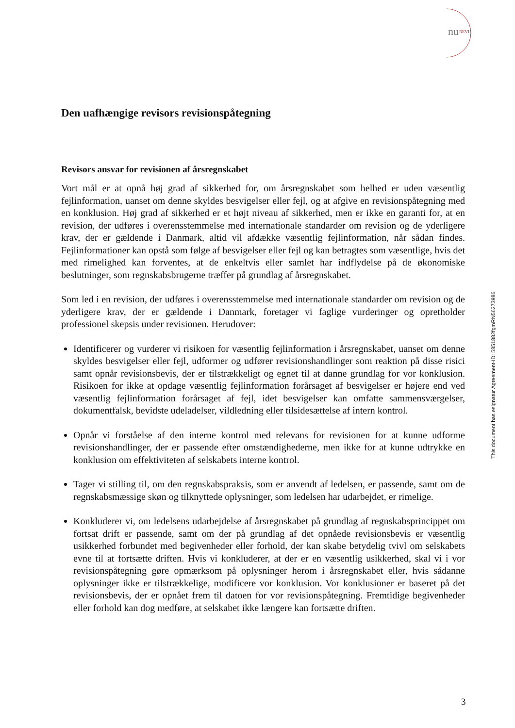nu
REVI
Den uafhængige revisors revisionspåtegning
Revisors ansvar for revisionen af årsregnskabet
Vort mål er at opnå høj grad af sikkerhed for, om årsregnskabet som helhed er uden væsentlig fejlinformation, uanset om denne skyldes besvigelser eller fejl, og at afgive en revisionspåtegning med en konklusion. Høj grad af sikkerhed er et højt niveau af sikkerhed, men er ikke en garanti for, at en revision, der udføres i overensstemmelse med internationale standarder om revision og de yderligere krav, der er gældende i Danmark, altid vil afdække væsentlig fejlinformation, når sådan findes. Fejlinformationer kan opstå som følge af besvigelser eller fejl og kan betragtes som væsentlige, hvis det med rimelighed kan forventes, at de enkeltvis eller samlet har indflydelse på de økonomiske beslutninger, som regnskabsbrugerne træffer på grundlag af årsregnskabet.
Som led i en revision, der udføres i overensstemmelse med internationale standarder om revision og de yderligere krav, der er gældende i Danmark, foretager vi faglige vurderinger og opretholder professionel skepsis under revisionen. Herudover:
Identificerer og vurderer vi risikoen for væsentlig fejlinformation i årsregnskabet, uanset om denne skyldes besvigelser eller fejl, udformer og udfører revisionshandlinger som reaktion på disse risici samt opnår revisionsbevis, der er tilstrækkeligt og egnet til at danne grundlag for vor konklusion. Risikoen for ikke at opdage væsentlig fejlinformation forårsaget af besvigelser er højere end ved væsentlig fejlinformation forårsaget af fejl, idet besvigelser kan omfatte sammensværgelser, dokumentfalsk, bevidste udeladelser, vildledning eller tilsidesættelse af intern kontrol.
Opnår vi forståelse af den interne kontrol med relevans for revisionen for at kunne udforme revisionshandlinger, der er passende efter omstændighederne, men ikke for at kunne udtrykke en konklusion om effektiviteten af selskabets interne kontrol.
Tager vi stilling til, om den regnskabspraksis, som er anvendt af ledelsen, er passende, samt om de regnskabsmæssige skøn og tilknyttede oplysninger, som ledelsen har udarbejdet, er rimelige.
Konkluderer vi, om ledelsens udarbejdelse af årsregnskabet på grundlag af regnskabsprincippet om fortsat drift er passende, samt om der på grundlag af det opnåede revisionsbevis er væsentlig usikkerhed forbundet med begivenheder eller forhold, der kan skabe betydelig tvivl om selskabets evne til at fortsætte driften. Hvis vi konkluderer, at der er en væsentlig usikkerhed, skal vi i vor revisionspåtegning gøre opmærksom på oplysninger herom i årsregnskabet eller, hvis sådanne oplysninger ikke er tilstrækkelige, modificere vor konklusion. Vor konklusioner er baseret på det revisionsbevis, der er opnået frem til datoen for vor revisionspåtegning. Fremtidige begivenheder eller forhold kan dog medføre, at selskabet ikke længere kan fortsætte driften.
This document has esignatur Agreement-ID: 5851882fgmRN56273986
3